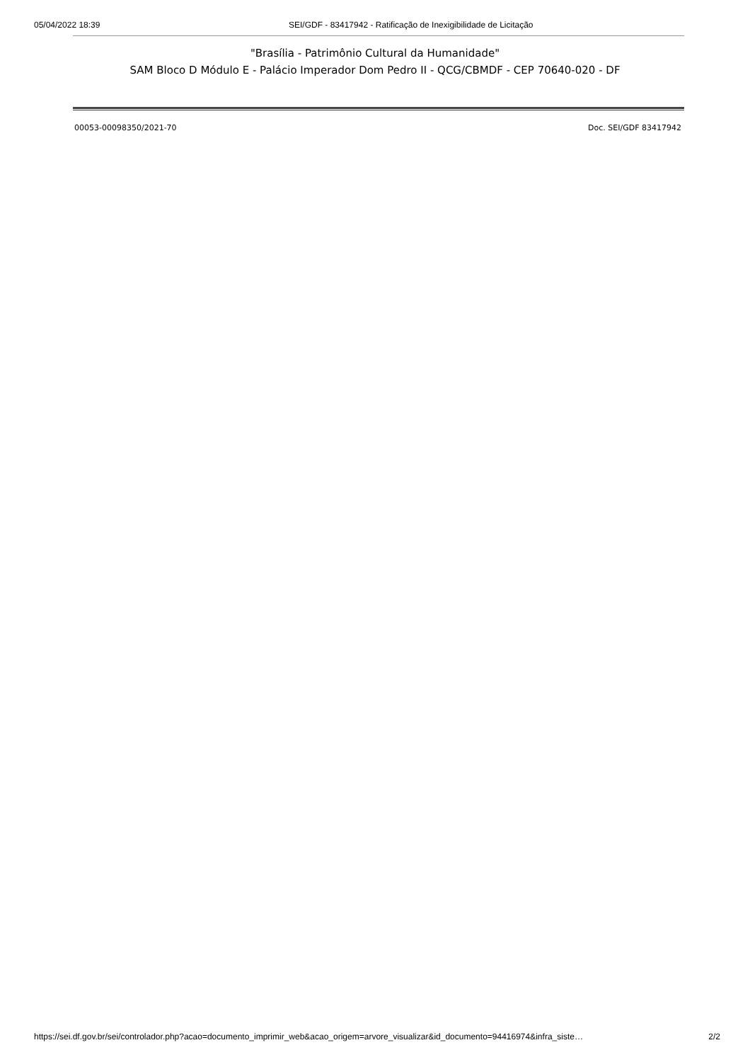05/04/2022 18:39 SEI/GDF - 83417942 - Ratificação de Inexigibilidade de Licitação
"Brasília - Patrimônio Cultural da Humanidade"
SAM Bloco D Módulo E - Palácio Imperador Dom Pedro II - QCG/CBMDF - CEP 70640-020 - DF
00053-00098350/2021-70 Doc. SEI/GDF 83417942
https://sei.df.gov.br/sei/controlador.php?acao=documento_imprimir_web&acao_origem=arvore_visualizar&id_documento=94416974&infra_siste… 2/2